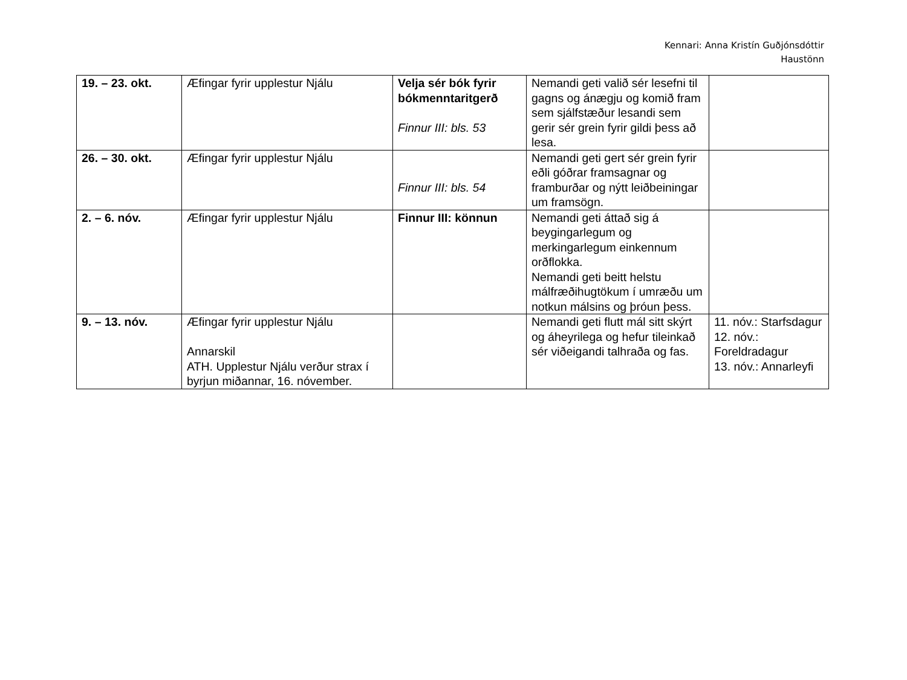Kennari: Anna Kristín Guðjónsdóttir
Haustönn
| 19. – 23. okt. | Æfingar fyrir upplestur Njálu | Velja sér bók fyrir bókmenntaritgerð Finnur III: bls. 53 | Nemandi geti valið sér lesefni til gagns og ánægju og komið fram sem sjálfstæður lesandi sem gerir sér grein fyrir gildi þess að lesa. | |
| 26. – 30. okt. | Æfingar fyrir upplestur Njálu | Finnur III: bls. 54 | Nemandi geti gert sér grein fyrir eðli góðrar framsagnar og framburðar og nýtt leiðbeiningar um framsögn. | |
| 2. – 6. nóv. | Æfingar fyrir upplestur Njálu | Finnur III: könnun | Nemandi geti áttað sig á beygingarlegum og merkingarlegum einkennum orðflokka. Nemandi geti beitt helstu málfræðihugtökum í umræðu um notkun málsins og þróun þess. | |
| 9. – 13. nóv. | Æfingar fyrir upplestur Njálu Annarskil ATH. Upplestur Njálu verður strax í byrjun miðannar, 16. nóvember. | | Nemandi geti flutt mál sitt skýrt og áheyrilega og hefur tileinkað sér viðeigandi talhraða og fas. | 11. nóv.: Starfsdagur 12. nóv.: Foreldradagur 13. nóv.: Annarleyfi |